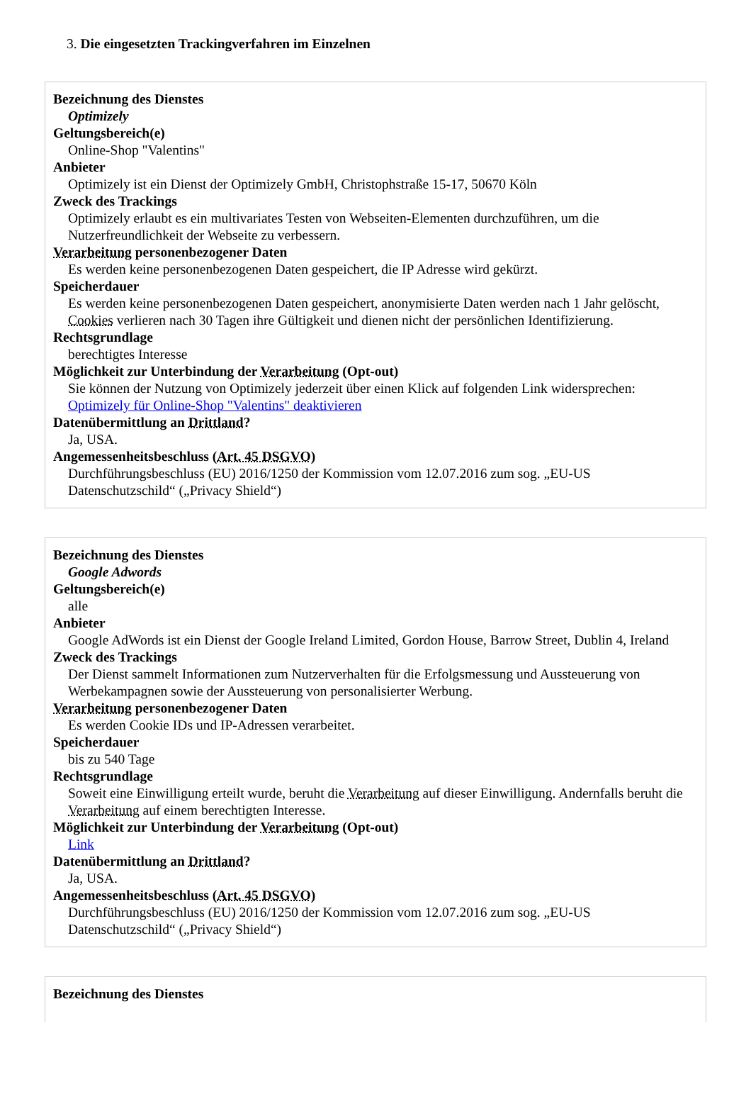3. Die eingesetzten Trackingverfahren im Einzelnen
Bezeichnung des Dienstes
Optimizely
Geltungsbereich(e)
Online-Shop "Valentins"
Anbieter
Optimizely ist ein Dienst der Optimizely GmbH, Christophstraße 15-17, 50670 Köln
Zweck des Trackings
Optimizely erlaubt es ein multivariates Testen von Webseiten-Elementen durchzuführen, um die Nutzerfreundlichkeit der Webseite zu verbessern.
Verarbeitung personenbezogener Daten
Es werden keine personenbezogenen Daten gespeichert, die IP Adresse wird gekürzt.
Speicherdauer
Es werden keine personenbezogenen Daten gespeichert, anonymisierte Daten werden nach 1 Jahr gelöscht, Cookies verlieren nach 30 Tagen ihre Gültigkeit und dienen nicht der persönlichen Identifizierung.
Rechtsgrundlage
berechtigtes Interesse
Möglichkeit zur Unterbindung der Verarbeitung (Opt-out)
Sie können der Nutzung von Optimizely jederzeit über einen Klick auf folgenden Link widersprechen: Optimizely für Online-Shop "Valentins" deaktivieren
Datenübermittlung an Drittland?
Ja, USA.
Angemessenheitsbeschluss (Art. 45 DSGVO)
Durchführungsbeschluss (EU) 2016/1250 der Kommission vom 12.07.2016 zum sog. „EU-US Datenschutzschild“ („Privacy Shield“)
Bezeichnung des Dienstes
Google Adwords
Geltungsbereich(e)
alle
Anbieter
Google AdWords ist ein Dienst der Google Ireland Limited, Gordon House, Barrow Street, Dublin 4, Ireland
Zweck des Trackings
Der Dienst sammelt Informationen zum Nutzerverhalten für die Erfolgsmessung und Aussteuerung von Werbekampagnen sowie der Aussteuerung von personalisierter Werbung.
Verarbeitung personenbezogener Daten
Es werden Cookie IDs und IP-Adressen verarbeitet.
Speicherdauer
bis zu 540 Tage
Rechtsgrundlage
Soweit eine Einwilligung erteilt wurde, beruht die Verarbeitung auf dieser Einwilligung. Andernfalls beruht die Verarbeitung auf einem berechtigten Interesse.
Möglichkeit zur Unterbindung der Verarbeitung (Opt-out)
Link
Datenübermittlung an Drittland?
Ja, USA.
Angemessenheitsbeschluss (Art. 45 DSGVO)
Durchführungsbeschluss (EU) 2016/1250 der Kommission vom 12.07.2016 zum sog. „EU-US Datenschutzschild“ („Privacy Shield“)
Bezeichnung des Dienstes